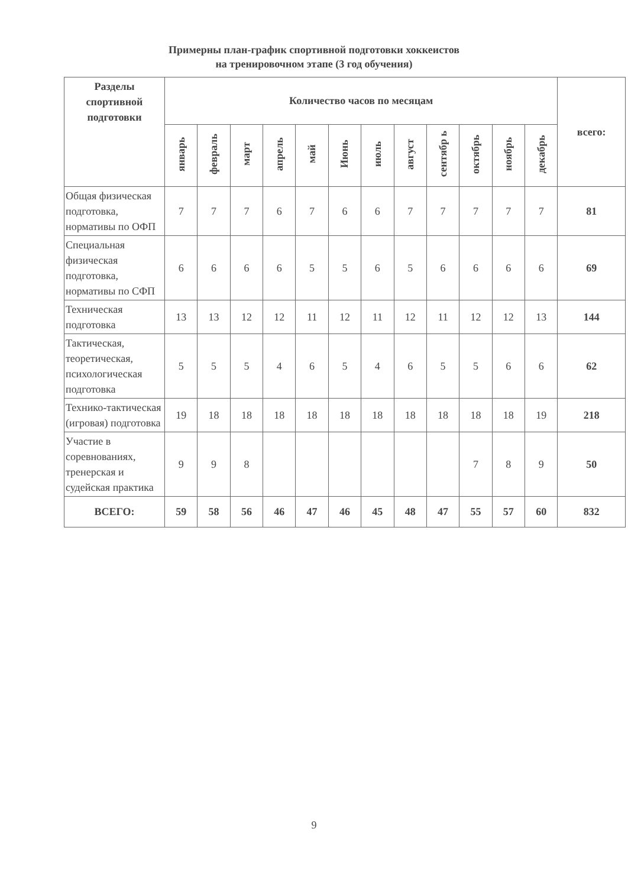Примерны план-график спортивной подготовки хоккеистов
на тренировочном этапе (3 год обучения)
| Разделы спортивной подготовки | Количество часов по месяцам | | | | | | | | | | | | всего: |
| --- | --- | --- | --- | --- | --- | --- | --- | --- | --- | --- | --- | --- | --- |
| | январь | февраль | март | апрель | май | Июнь | июль | август | сентябр ь | октябрь | ноябрь | декабрь | |
| Общая физическая подготовка, нормативы по ОФП | 7 | 7 | 7 | 6 | 7 | 6 | 6 | 7 | 7 | 7 | 7 | 7 | 81 |
| Специальная физическая подготовка, нормативы по СФП | 6 | 6 | 6 | 6 | 5 | 5 | 6 | 5 | 6 | 6 | 6 | 6 | 69 |
| Техническая подготовка | 13 | 13 | 12 | 12 | 11 | 12 | 11 | 12 | 11 | 12 | 12 | 13 | 144 |
| Тактическая, теоретическая, психологическая подготовка | 5 | 5 | 5 | 4 | 6 | 5 | 4 | 6 | 5 | 5 | 6 | 6 | 62 |
| Технико-тактическая (игровая) подготовка | 19 | 18 | 18 | 18 | 18 | 18 | 18 | 18 | 18 | 18 | 18 | 19 | 218 |
| Участие в соревнованиях, тренерская и судейская практика | 9 | 9 | 8 | | | | | | | 7 | 8 | 9 | 50 |
| ВСЕГО: | 59 | 58 | 56 | 46 | 47 | 46 | 45 | 48 | 47 | 55 | 57 | 60 | 832 |
9